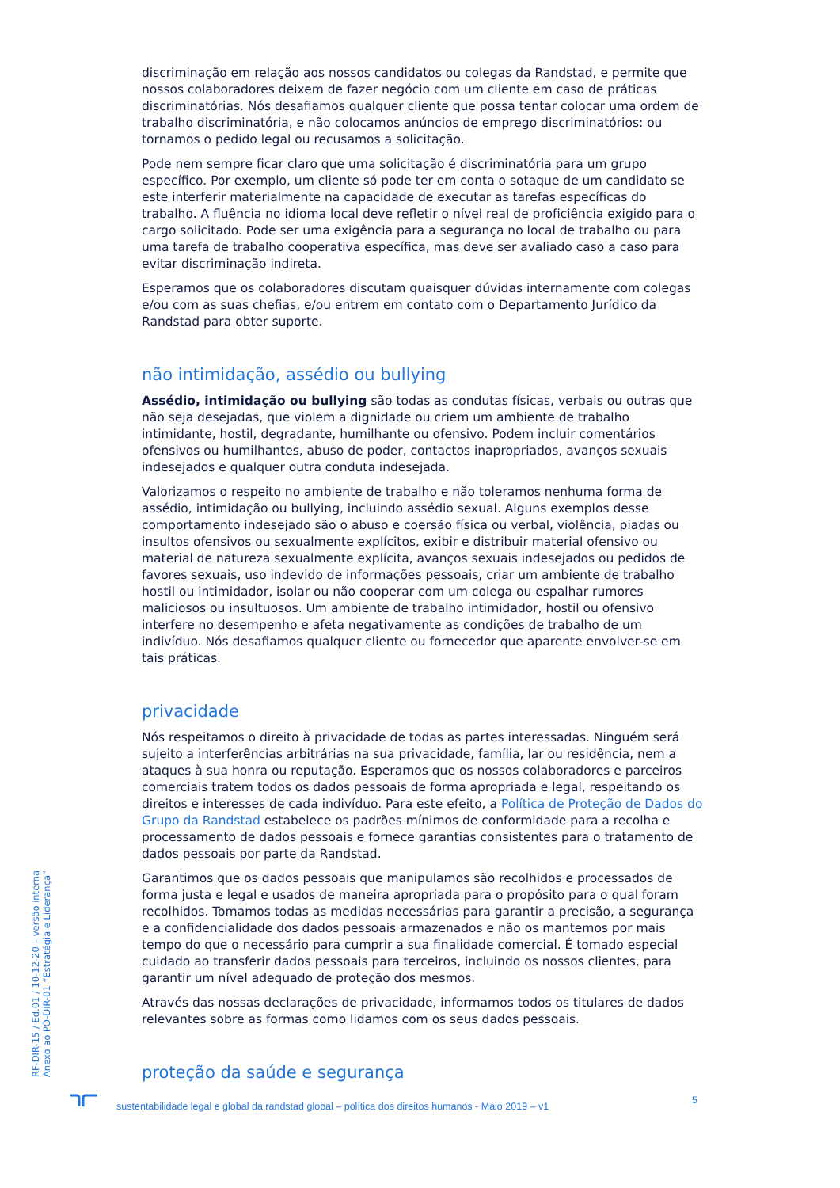discriminação em relação aos nossos candidatos ou colegas da Randstad, e permite que nossos colaboradores deixem de fazer negócio com um cliente em caso de práticas discriminatórias. Nós desafiamos qualquer cliente que possa tentar colocar uma ordem de trabalho discriminatória, e não colocamos anúncios de emprego discriminatórios: ou tornamos o pedido legal ou recusamos a solicitação.
Pode nem sempre ficar claro que uma solicitação é discriminatória para um grupo específico. Por exemplo, um cliente só pode ter em conta o sotaque de um candidato se este interferir materialmente na capacidade de executar as tarefas específicas do trabalho. A fluência no idioma local deve refletir o nível real de proficiência exigido para o cargo solicitado. Pode ser uma exigência para a segurança no local de trabalho ou para uma tarefa de trabalho cooperativa específica, mas deve ser avaliado caso a caso para evitar discriminação indireta.
Esperamos que os colaboradores discutam quaisquer dúvidas internamente com colegas e/ou com as suas chefias, e/ou entrem em contato com o Departamento Jurídico da Randstad para obter suporte.
não intimidação, assédio ou bullying
Assédio, intimidação ou bullying são todas as condutas físicas, verbais ou outras que não seja desejadas, que violem a dignidade ou criem um ambiente de trabalho intimidante, hostil, degradante, humilhante ou ofensivo. Podem incluir comentários ofensivos ou humilhantes, abuso de poder, contactos inapropriados, avanços sexuais indesejados e qualquer outra conduta indesejada.
Valorizamos o respeito no ambiente de trabalho e não toleramos nenhuma forma de assédio, intimidação ou bullying, incluindo assédio sexual. Alguns exemplos desse comportamento indesejado são o abuso e coersão física ou verbal, violência, piadas ou insultos ofensivos ou sexualmente explícitos, exibir e distribuir material ofensivo ou material de natureza sexualmente explícita, avanços sexuais indesejados ou pedidos de favores sexuais, uso indevido de informações pessoais, criar um ambiente de trabalho hostil ou intimidador, isolar ou não cooperar com um colega ou espalhar rumores maliciosos ou insultuosos. Um ambiente de trabalho intimidador, hostil ou ofensivo interfere no desempenho e afeta negativamente as condições de trabalho de um indivíduo. Nós desafiamos qualquer cliente ou fornecedor que aparente envolver-se em tais práticas.
privacidade
Nós respeitamos o direito à privacidade de todas as partes interessadas. Ninguém será sujeito a interferências arbitrárias na sua privacidade, família, lar ou residência, nem a ataques à sua honra ou reputação. Esperamos que os nossos colaboradores e parceiros comerciais tratem todos os dados pessoais de forma apropriada e legal, respeitando os direitos e interesses de cada indivíduo. Para este efeito, a Política de Proteção de Dados do Grupo da Randstad estabelece os padrões mínimos de conformidade para a recolha e processamento de dados pessoais e fornece garantias consistentes para o tratamento de dados pessoais por parte da Randstad.
Garantimos que os dados pessoais que manipulamos são recolhidos e processados de forma justa e legal e usados de maneira apropriada para o propósito para o qual foram recolhidos. Tomamos todas as medidas necessárias para garantir a precisão, a segurança e a confidencialidade dos dados pessoais armazenados e não os mantemos por mais tempo do que o necessário para cumprir a sua finalidade comercial. É tomado especial cuidado ao transferir dados pessoais para terceiros, incluindo os nossos clientes, para garantir um nível adequado de proteção dos mesmos.
Através das nossas declarações de privacidade, informamos todos os titulares de dados relevantes sobre as formas como lidamos com os seus dados pessoais.
proteção da saúde e segurança
RF-DIR-15 / Ed.01 / 10-12-20 – versão interna
Anexo ao PO-DIR-01 “Estratégia e Liderança”
5
sustentabilidade legal e global da randstad global – política dos direitos humanos - Maio 2019 – v1